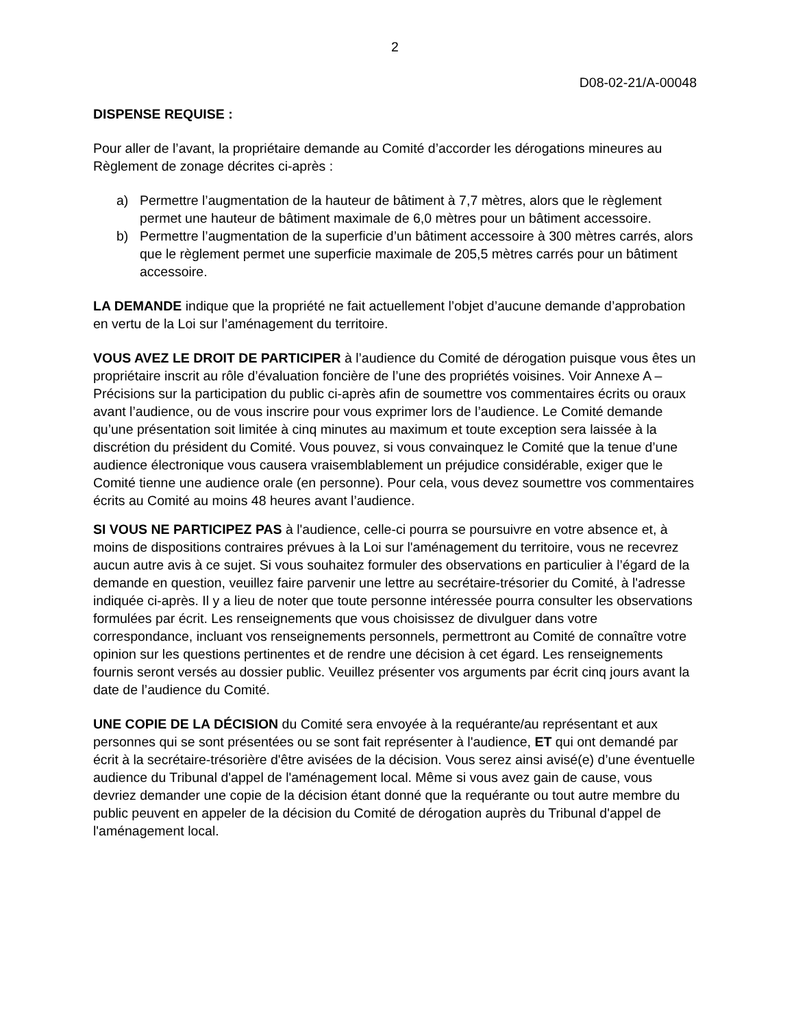2
D08-02-21/A-00048
DISPENSE REQUISE :
Pour aller de l’avant, la propriétaire demande au Comité d’accorder les dérogations mineures au Règlement de zonage décrites ci-après :
a) Permettre l’augmentation de la hauteur de bâtiment à 7,7 mètres, alors que le règlement permet une hauteur de bâtiment maximale de 6,0 mètres pour un bâtiment accessoire.
b) Permettre l’augmentation de la superficie d’un bâtiment accessoire à 300 mètres carrés, alors que le règlement permet une superficie maximale de 205,5 mètres carrés pour un bâtiment accessoire.
LA DEMANDE indique que la propriété ne fait actuellement l’objet d’aucune demande d’approbation en vertu de la Loi sur l’aménagement du territoire.
VOUS AVEZ LE DROIT DE PARTICIPER à l’audience du Comité de dérogation puisque vous êtes un propriétaire inscrit au rôle d’évaluation foncière de l’une des propriétés voisines. Voir Annexe A – Précisions sur la participation du public ci-après afin de soumettre vos commentaires écrits ou oraux avant l’audience, ou de vous inscrire pour vous exprimer lors de l’audience. Le Comité demande qu’une présentation soit limitée à cinq minutes au maximum et toute exception sera laissée à la discrétion du président du Comité. Vous pouvez, si vous convainquez le Comité que la tenue d’une audience électronique vous causera vraisemblablement un préjudice considérable, exiger que le Comité tienne une audience orale (en personne). Pour cela, vous devez soumettre vos commentaires écrits au Comité au moins 48 heures avant l’audience.
SI VOUS NE PARTICIPEZ PAS à l'audience, celle-ci pourra se poursuivre en votre absence et, à moins de dispositions contraires prévues à la Loi sur l'aménagement du territoire, vous ne recevrez aucun autre avis à ce sujet. Si vous souhaitez formuler des observations en particulier à l’égard de la demande en question, veuillez faire parvenir une lettre au secrétaire-trésorier du Comité, à l'adresse indiquée ci-après. Il y a lieu de noter que toute personne intéressée pourra consulter les observations formulées par écrit. Les renseignements que vous choisissez de divulguer dans votre correspondance, incluant vos renseignements personnels, permettront au Comité de connaître votre opinion sur les questions pertinentes et de rendre une décision à cet égard. Les renseignements fournis seront versés au dossier public. Veuillez présenter vos arguments par écrit cinq jours avant la date de l’audience du Comité.
UNE COPIE DE LA DÉCISION du Comité sera envoyée à la requérante/au représentant et aux personnes qui se sont présentées ou se sont fait représenter à l'audience, ET qui ont demandé par écrit à la secrétaire-trésorière d'être avisées de la décision. Vous serez ainsi avisé(e) d’une éventuelle audience du Tribunal d'appel de l'aménagement local. Même si vous avez gain de cause, vous devriez demander une copie de la décision étant donné que la requérante ou tout autre membre du public peuvent en appeler de la décision du Comité de dérogation auprès du Tribunal d'appel de l'aménagement local.